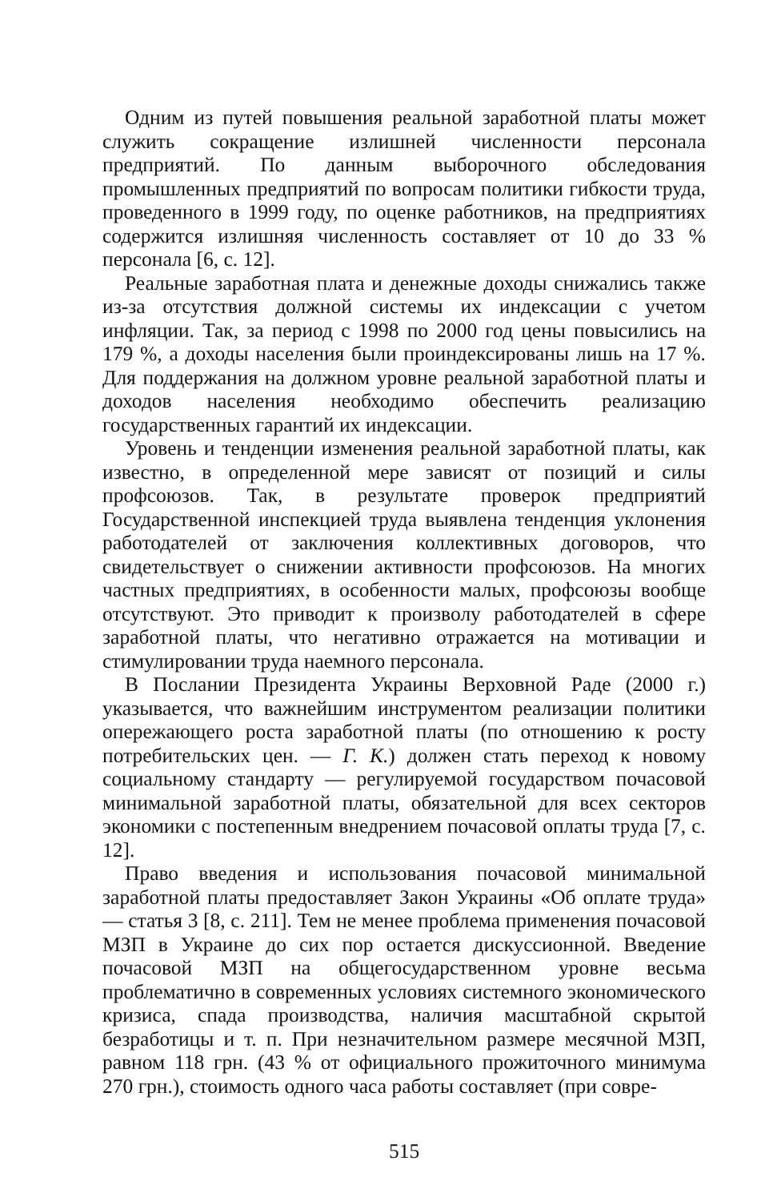Одним из путей повышения реальной заработной платы может служить сокращение излишней численности персонала предприятий. По данным выборочного обследования промышленных предприятий по вопросам политики гибкости труда, проведенного в 1999 году, по оценке работников, на предприятиях содержится излишняя численность составляет от 10 до 33 % персонала [6, с. 12].
Реальные заработная плата и денежные доходы снижались также из-за отсутствия должной системы их индексации с учетом инфляции. Так, за период с 1998 по 2000 год цены повысились на 179 %, а доходы населения были проиндексированы лишь на 17 %. Для поддержания на должном уровне реальной заработной платы и доходов населения необходимо обеспечить реализацию государственных гарантий их индексации.
Уровень и тенденции изменения реальной заработной платы, как известно, в определенной мере зависят от позиций и силы профсоюзов. Так, в результате проверок предприятий Государственной инспекцией труда выявлена тенденция уклонения работодателей от заключения коллективных договоров, что свидетельствует о снижении активности профсоюзов. На многих частных предприятиях, в особенности малых, профсоюзы вообще отсутствуют. Это приводит к произволу работодателей в сфере заработной платы, что негативно отражается на мотивации и стимулировании труда наемного персонала.
В Послании Президента Украины Верховной Раде (2000 г.) указывается, что важнейшим инструментом реализации политики опережающего роста заработной платы (по отношению к росту потребительских цен. — Г. К.) должен стать переход к новому социальному стандарту — регулируемой государством почасовой минимальной заработной платы, обязательной для всех секторов экономики с постепенным внедрением почасовой оплаты труда [7, с. 12].
Право введения и использования почасовой минимальной заработной платы предоставляет Закон Украины «Об оплате труда» — статья 3 [8, с. 211]. Тем не менее проблема применения почасовой МЗП в Украине до сих пор остается дискуссионной. Введение почасовой МЗП на общегосударственном уровне весьма проблематично в современных условиях системного экономического кризиса, спада производства, наличия масштабной скрытой безработицы и т. п. При незначительном размере месячной МЗП, равном 118 грн. (43 % от официального прожиточного минимума 270 грн.), стоимость одного часа работы составляет (при совре-
515